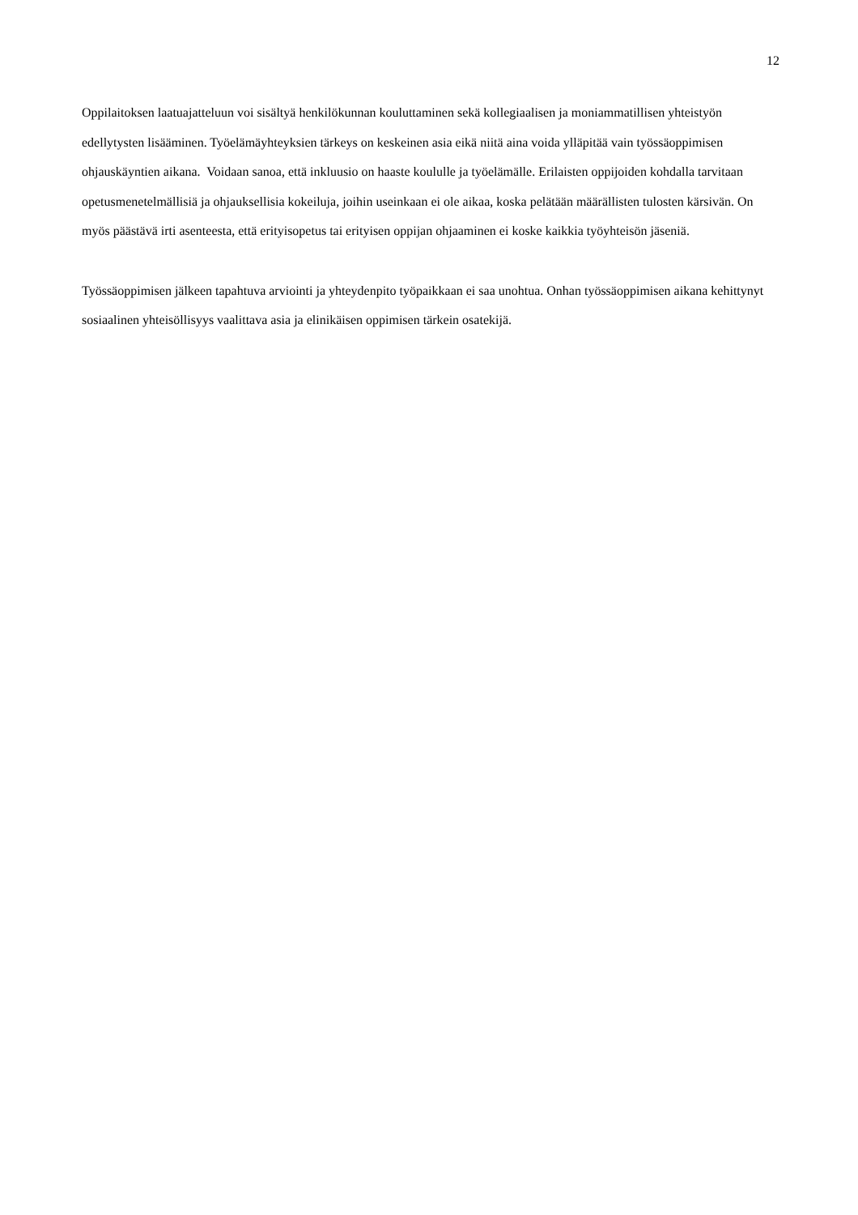12
Oppilaitoksen laatuajatteluun voi sisältyä henkilökunnan kouluttaminen sekä kollegiaalisen ja moniammatillisen yhteistyön edellytysten lisääminen. Työelämäyhteyksien tärkeys on keskeinen asia eikä niitä aina voida ylläpitää vain työssäoppimisen ohjauskäyntien aikana. Voidaan sanoa, että inkluusio on haaste koululle ja työelämälle. Erilaisten oppijoiden kohdalla tarvitaan opetusmenetelmällisiä ja ohjauksellisia kokeiluja, joihin useinkaan ei ole aikaa, koska pelätään määrällisten tulosten kärsivän. On myös päästävä irti asenteesta, että erityisopetus tai erityisen oppijan ohjaaminen ei koske kaikkia työyhteisön jäseniä.
Työssäoppimisen jälkeen tapahtuva arviointi ja yhteydenpito työpaikkaan ei saa unohtua. Onhan työssäoppimisen aikana kehittynyt sosiaalinen yhteisöllisyys vaalittava asia ja elinikäisen oppimisen tärkein osatekijä.